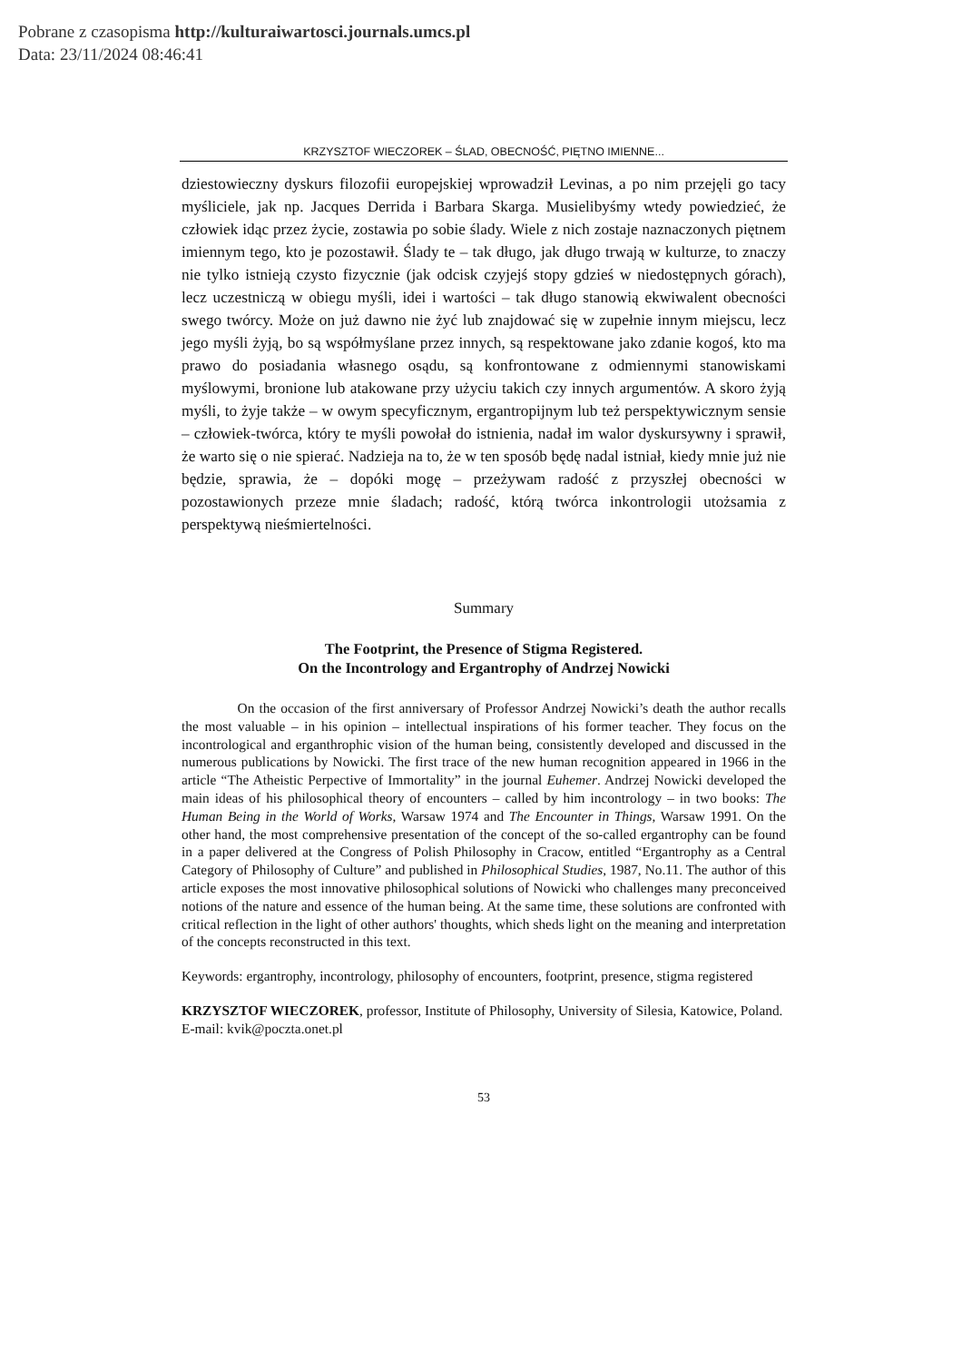Pobrane z czasopisma http://kulturaiwartosci.journals.umcs.pl
Data: 23/11/2024 08:46:41
KRZYSZTOF WIECZOREK – ŚLAD, OBECNOŚĆ, PIĘTNO IMIENNE...
dziestowieczny dyskurs filozofii europejskiej wprowadził Levinas, a po nim przejęli go tacy myśliciele, jak np. Jacques Derrida i Barbara Skarga. Musielibyśmy wtedy powiedzieć, że człowiek idąc przez życie, zostawia po sobie ślady. Wiele z nich zostaje naznaczonych piętnem imiennym tego, kto je pozostawił. Ślady te – tak długo, jak długo trwają w kulturze, to znaczy nie tylko istnieją czysto fizycznie (jak odcisk czyjejś stopy gdzieś w niedostępnych górach), lecz uczestniczą w obiegu myśli, idei i wartości – tak długo stanowią ekwiwalent obecności swego twórcy. Może on już dawno nie żyć lub znajdować się w zupełnie innym miejscu, lecz jego myśli żyją, bo są współmyślane przez innych, są respektowane jako zdanie kogoś, kto ma prawo do posiadania własnego osądu, są konfrontowane z odmiennymi stanowiskami myślowymi, bronione lub atakowane przy użyciu takich czy innych argumentów. A skoro żyją myśli, to żyje także – w owym specyficznym, ergantropijnym lub też perspektywicznym sensie – człowiek-twórca, który te myśli powołał do istnienia, nadał im walor dyskursywny i sprawił, że warto się o nie spierać. Nadzieja na to, że w ten sposób będę nadal istniał, kiedy mnie już nie będzie, sprawia, że – dopóki mogę – przeżywam radość z przyszłej obecności w pozostawionych przeze mnie śladach; radość, którą twórca inkontrologii utożsamia z perspektywą nieśmiertelności.
Summary
The Footprint, the Presence of Stigma Registered.
On the Incontrology and Ergantrophy of Andrzej Nowicki
    On the occasion of the first anniversary of Professor Andrzej Nowicki’s death the author recalls the most valuable – in his opinion – intellectual inspirations of his former teacher. They focus on the incontrological and erganthrophic vision of the human being, consistently developed and discussed in the numerous publications by Nowicki. The first trace of the new human recognition appeared in 1966 in the article “The Atheistic Perpective of Immortality” in the journal Euhemer. Andrzej Nowicki developed the main ideas of his philosophical theory of encounters – called by him incontrology – in two books: The Human Being in the World of Works, Warsaw 1974 and The Encounter in Things, Warsaw 1991. On the other hand, the most comprehensive presentation of the concept of the so-called ergantrophy can be found in a paper delivered at the Congress of Polish Philosophy in Cracow, entitled “Ergantrophy as a Central Category of Philosophy of Culture” and published in Philosophical Studies, 1987, No.11. The author of this article exposes the most innovative philosophical solutions of Nowicki who challenges many preconceived notions of the nature and essence of the human being. At the same time, these solutions are confronted with critical reflection in the light of other authors' thoughts, which sheds light on the meaning and interpretation of the concepts reconstructed in this text.
Keywords: ergantrophy, incontrology, philosophy of encounters, footprint, presence, stigma registered
KRZYSZTOF WIECZOREK, professor, Institute of Philosophy, University of Silesia, Katowice, Poland. E-mail: kvik@poczta.onet.pl
53